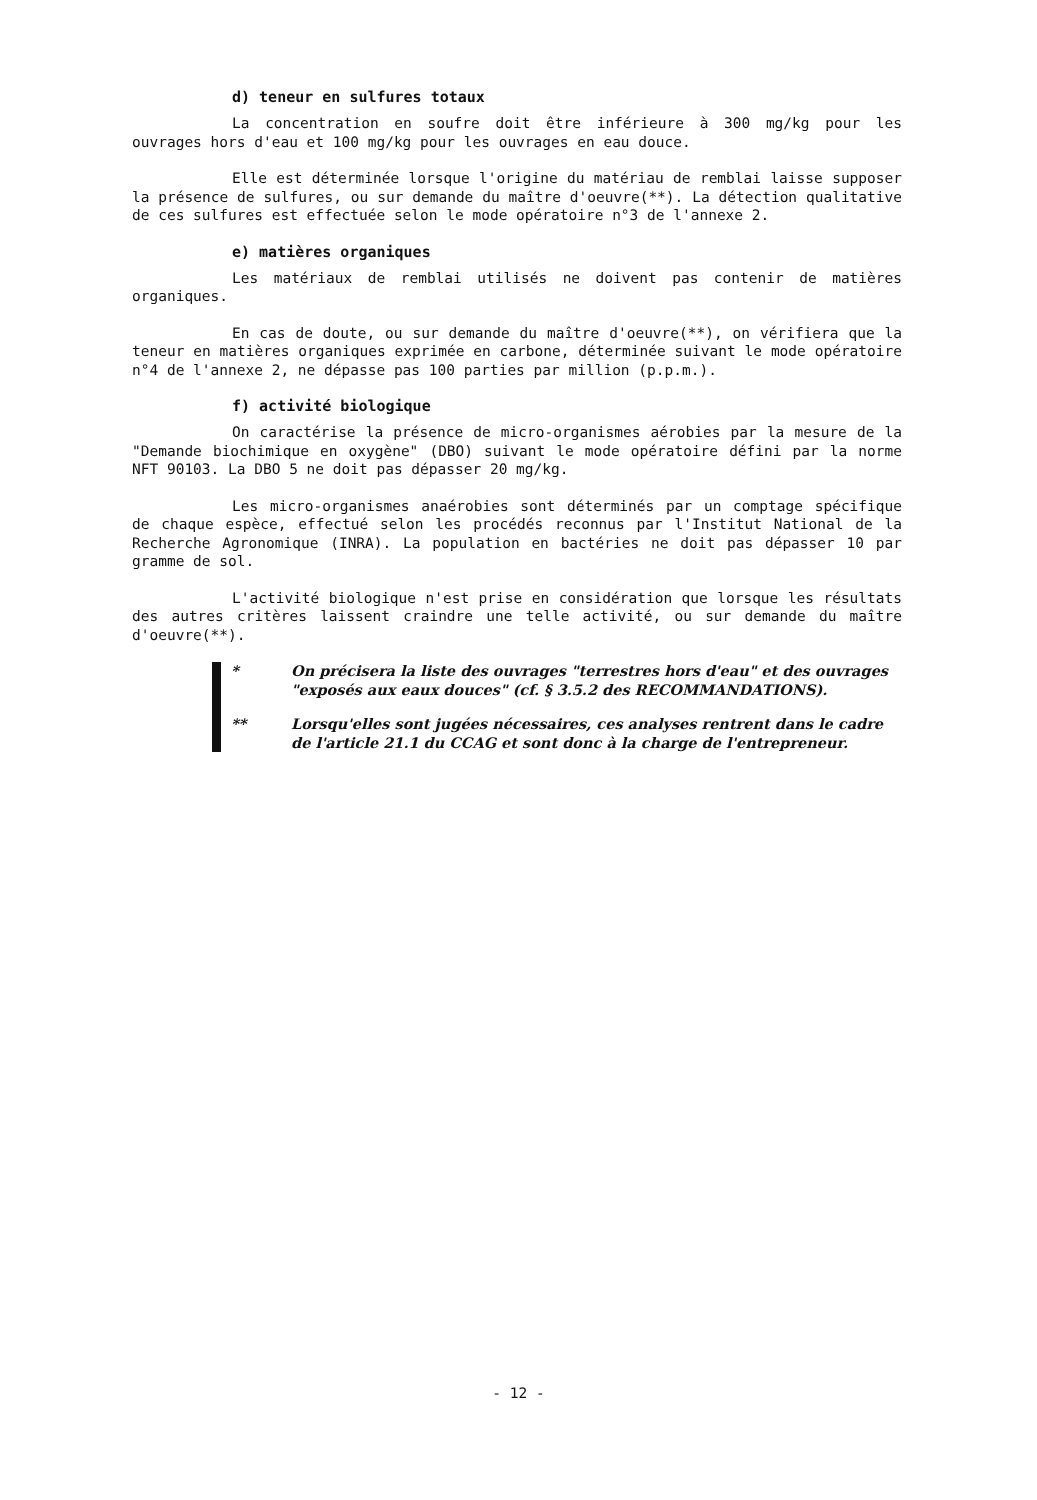d) teneur en sulfures totaux
La concentration en soufre doit être inférieure à 300 mg/kg pour les ouvrages hors d'eau et 100 mg/kg pour les ouvrages en eau douce.
Elle est déterminée lorsque l'origine du matériau de remblai laisse supposer la présence de sulfures, ou sur demande du maître d'oeuvre(**). La détection qualitative de ces sulfures est effectuée selon le mode opératoire n°3 de l'annexe 2.
e) matières organiques
Les matériaux de remblai utilisés ne doivent pas contenir de matières organiques.
En cas de doute, ou sur demande du maître d'oeuvre(**), on vérifiera que la teneur en matières organiques exprimée en carbone, déterminée suivant le mode opératoire n°4 de l'annexe 2, ne dépasse pas 100 parties par million (p.p.m.).
f) activité biologique
On caractérise la présence de micro-organismes aérobies par la mesure de la "Demande biochimique en oxygène" (DBO) suivant le mode opératoire défini par la norme NFT 90103. La DBO 5 ne doit pas dépasser 20 mg/kg.
Les micro-organismes anaérobies sont déterminés par un comptage spécifique de chaque espèce, effectué selon les procédés reconnus par l'Institut National de la Recherche Agronomique (INRA). La population en bactéries ne doit pas dépasser 10 par gramme de sol.
L'activité biologique n'est prise en considération que lorsque les résultats des autres critères laissent craindre une telle activité, ou sur demande du maître d'oeuvre(**).
* On précisera la liste des ouvrages "terrestres hors d'eau" et des ouvrages "exposés aux eaux douces" (cf. § 3.5.2 des RECOMMANDATIONS).
** Lorsqu'elles sont jugées nécessaires, ces analyses rentrent dans le cadre de l'article 21.1 du CCAG et sont donc à la charge de l'entrepreneur.
- 12 -